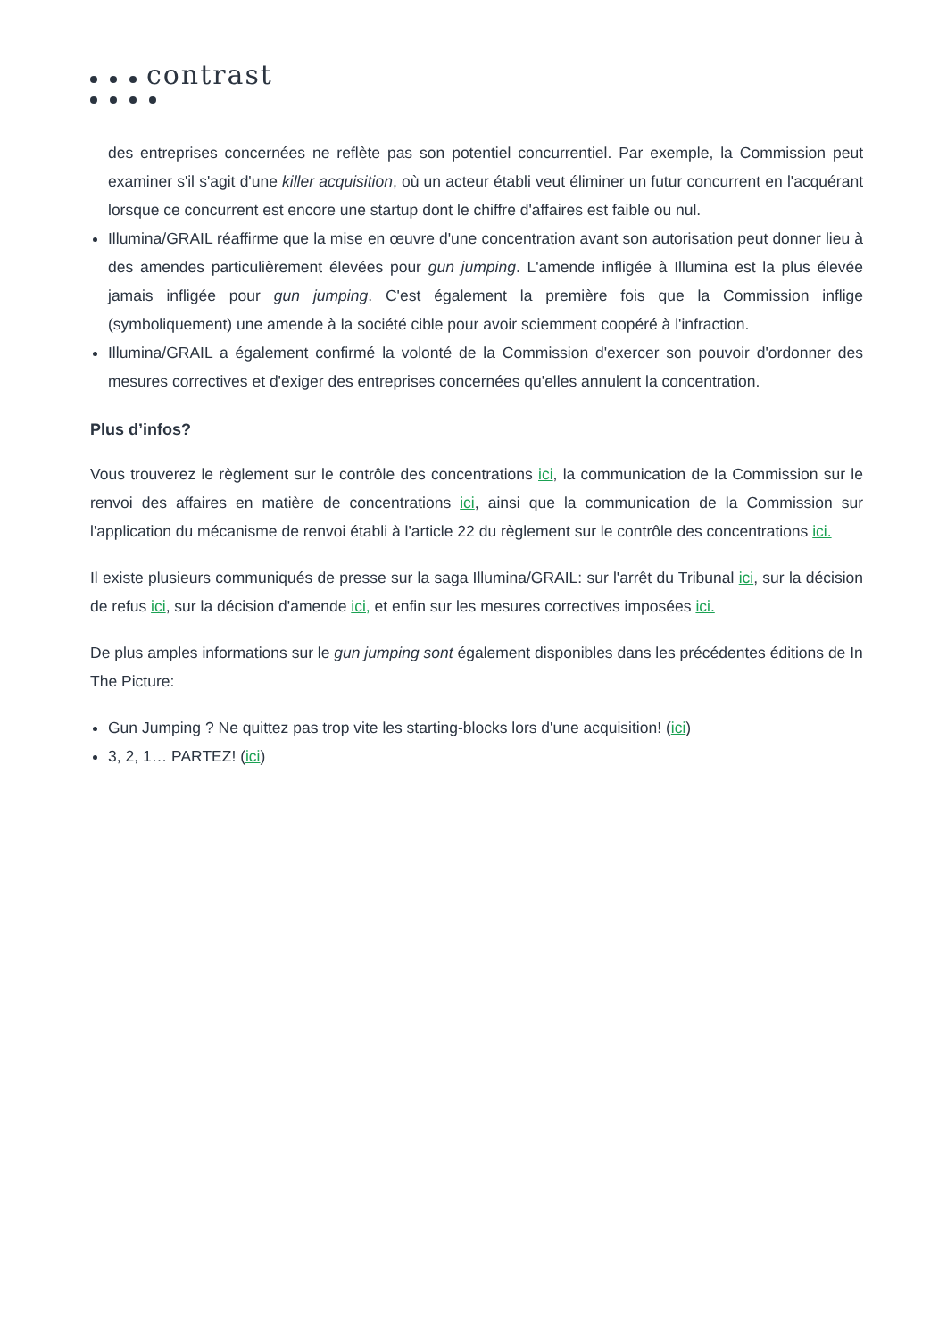contrast
des entreprises concernées ne reflète pas son potentiel concurrentiel. Par exemple, la Commission peut examiner s'il s'agit d'une killer acquisition, où un acteur établi veut éliminer un futur concurrent en l'acquérant lorsque ce concurrent est encore une startup dont le chiffre d'affaires est faible ou nul.
Illumina/GRAIL réaffirme que la mise en œuvre d'une concentration avant son autorisation peut donner lieu à des amendes particulièrement élevées pour gun jumping. L'amende infligée à Illumina est la plus élevée jamais infligée pour gun jumping. C'est également la première fois que la Commission inflige (symboliquement) une amende à la société cible pour avoir sciemment coopéré à l'infraction.
Illumina/GRAIL a également confirmé la volonté de la Commission d'exercer son pouvoir d'ordonner des mesures correctives et d'exiger des entreprises concernées qu'elles annulent la concentration.
Plus d’infos?
Vous trouverez le règlement sur le contrôle des concentrations ici, la communication de la Commission sur le renvoi des affaires en matière de concentrations ici, ainsi que la communication de la Commission sur l'application du mécanisme de renvoi établi à l'article 22 du règlement sur le contrôle des concentrations ici.
Il existe plusieurs communiqués de presse sur la saga Illumina/GRAIL: sur l'arrêt du Tribunal ici, sur la décision de refus ici, sur la décision d'amende ici, et enfin sur les mesures correctives imposées ici.
De plus amples informations sur le gun jumping sont également disponibles dans les précédentes éditions de In The Picture:
Gun Jumping ? Ne quittez pas trop vite les starting-blocks lors d'une acquisition! (ici)
3, 2, 1… PARTEZ! (ici)